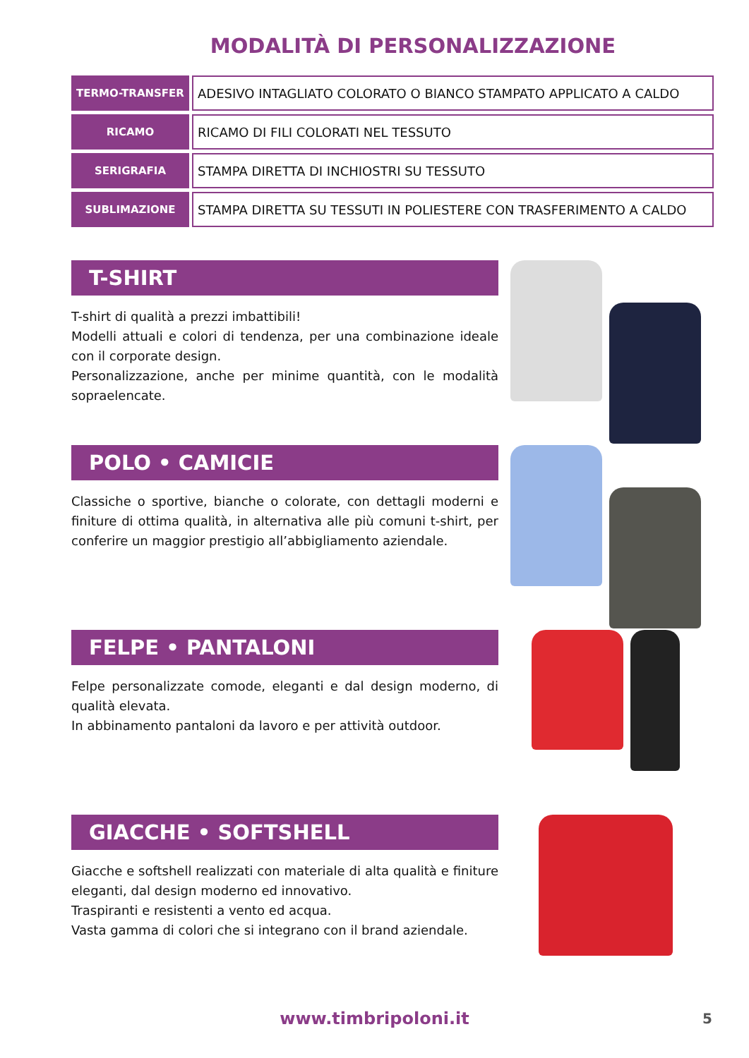MODALITÀ DI PERSONALIZZAZIONE
| TERMO-TRANSFER | ADESIVO INTAGLIATO COLORATO O BIANCO STAMPATO APPLICATO A CALDO |
| RICAMO | RICAMO DI FILI COLORATI NEL TESSUTO |
| SERIGRAFIA | STAMPA DIRETTA DI INCHIOSTRI SU TESSUTO |
| SUBLIMAZIONE | STAMPA DIRETTA SU TESSUTI IN POLIESTERE CON TRASFERIMENTO A CALDO |
T-SHIRT
T-shirt di qualità a prezzi imbattibili!
Modelli attuali e colori di tendenza, per una combinazione ideale con il corporate design.
Personalizzazione, anche per minime quantità, con le modalità sopraelencate.
POLO • CAMICIE
Classiche o sportive, bianche o colorate, con dettagli moderni e finiture di ottima qualità, in alternativa alle più comuni t-shirt, per conferire un maggior prestigio all’abbigliamento aziendale.
FELPE • PANTALONI
Felpe personalizzate comode, eleganti e dal design moderno, di qualità elevata.
In abbinamento pantaloni da lavoro e per attività outdoor.
GIACCHE • SOFTSHELL
Giacche e softshell realizzati con materiale di alta qualità e finiture eleganti, dal design moderno ed innovativo.
Traspiranti e resistenti a vento ed acqua.
Vasta gamma di colori che si integrano con il brand aziendale.
www.timbripoloni.it 5